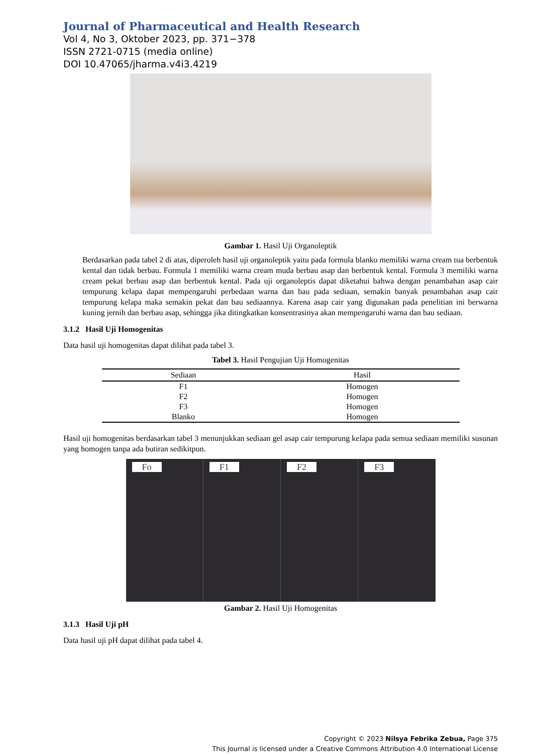Journal of Pharmaceutical and Health Research
Vol 4, No 3, Oktober 2023, pp. 371−378
ISSN 2721-0715 (media online)
DOI 10.47065/jharma.v4i3.4219
Gambar 1. Hasil Uji Organoleptik
Berdasarkan pada tabel 2 di atas, diperoleh hasil uji organoleptik yaitu pada formula blanko memiliki warna cream tua berbentuk kental dan tidak berbau. Formula 1 memiliki warna cream muda berbau asap dan berbentuk kental. Formula 3 memiliki warna cream pekat berbau asap dan berbentuk kental. Pada uji organoleptis dapat diketahui bahwa dengan penambahan asap cair tempurung kelapa dapat mempengaruhi perbedaan warna dan bau pada sediaan, semakin banyak penambahan asap cair tempurung kelapa maka semakin pekat dan bau sediaannya. Karena asap cair yang digunakan pada penelitian ini berwarna kuning jernih dan berbau asap, sehingga jika ditingkatkan konsentrasinya akan mempengaruhi warna dan bau sediaan.
3.1.2 Hasil Uji Homogenitas
Data hasil uji homogenitas dapat dilihat pada tabel 3.
Tabel 3. Hasil Pengujian Uji Homogenitas
| Sediaan | Hasil |
| --- | --- |
| F1 | Homogen |
| F2 | Homogen |
| F3 | Homogen |
| Blanko | Homogen |
Hasil uji homogenitas berdasarkan tabel 3 menunjukkan sediaan gel asap cair tempurung kelapa pada semua sediaan memiliki susunan yang homogen tanpa ada butiran sedikitpun.
Fo F1 F2 F3
Gambar 2. Hasil Uji Homogenitas
3.1.3 Hasil Uji pH
Data hasil uji pH dapat dilihat pada tabel 4.
Copyright © 2023 Nilsya Febrika Zebua, Page 375
This Journal is licensed under a Creative Commons Attribution 4.0 International License